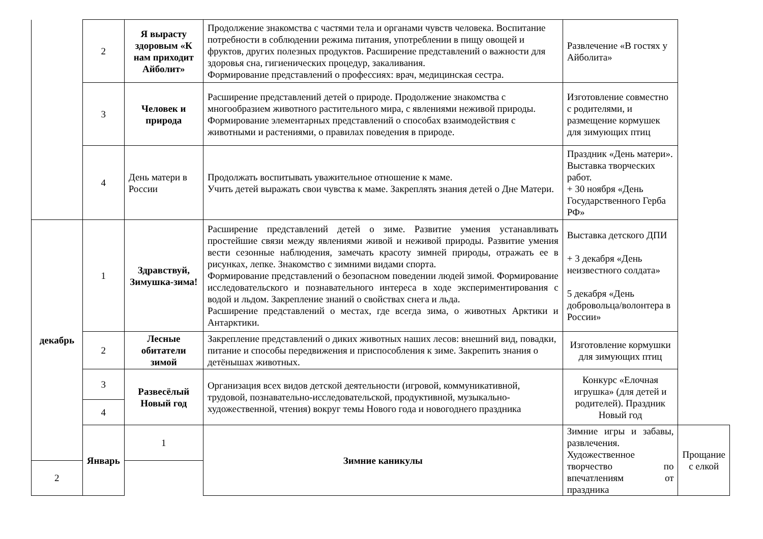| | 2 | Я вырасту здоровым «К нам приходит Айболит» | Продолжение знакомства с частями тела и органами чувств человека. Воспитание потребности в соблюдении режима питания, употреблении в пищу овощей и фруктов, других полезных продуктов. Расширение представлений о важности для здоровья сна, гигиенических процедур, закаливания. Формирование представлений о профессиях: врач, медицинская сестра. | Развлечение «В гостях у Айболита» | |
| | 3 | Человек и природа | Расширение представлений детей о природе. Продолжение знакомства с многообразием животного растительного мира, с явлениями неживой природы. Формирование элементарных представлений о способах взаимодействия с животными и растениями, о правилах поведения в природе. | Изготовление совместно с родителями, и размещение кормушек для зимующих птиц | |
| | 4 | День матери в России | Продолжать воспитывать уважительное отношение к маме. Учить детей выражать свои чувства к маме. Закреплять знания детей о Дне Матери. | Праздник «День матери». Выставка творческих работ. + 30 ноября «День Государственного Герба РФ» | |
| декабрь | 1 | Здравствуй, Зимушка-зима! | Расширение представлений детей о зиме. Развитие умения устанавливать простейшие связи между явлениями живой и неживой природы. Развитие умения вести сезонные наблюдения, замечать красоту зимней природы, отражать ее в рисунках, лепке. Знакомство с зимними видами спорта. Формирование представлений о безопасном поведении людей зимой. Формирование исследовательского и познавательного интереса в ходе экспериментирования с водой и льдом. Закрепление знаний о свойствах снега и льда. Расширение представлений о местах, где всегда зима, о животных Арктики и Антарктики. | Выставка детского ДПИ + 3 декабря «День неизвестного солдата» 5 декабря «День добровольца/волонтера в России» | |
| | 2 | Лесные обитатели зимой | Закрепление представлений о диких животных наших лесов: внешний вид, повадки, питание и способы передвижения и приспособления к зиме. Закрепить знания о детёнышах животных. | Изготовление кормушки для зимующих птиц | |
| | 3 | Развесёлый Новый год | Организация всех видов детской деятельности (игровой, коммуникативной, трудовой, познавательно-исследовательской, продуктивной, музыкально-художественной, чтения) вокруг темы Нового года и новогоднего праздника | Конкурс «Елочная игрушка» (для детей и родителей). Праздник Новый год | |
| | 4 | | | | |
| | Январь | 1 | Зимние каникулы | Зимние игры и забавы, развлечения. Художественное творчество по впечатлениям от праздника | Прощание с елкой |
| 2 | | | | | |